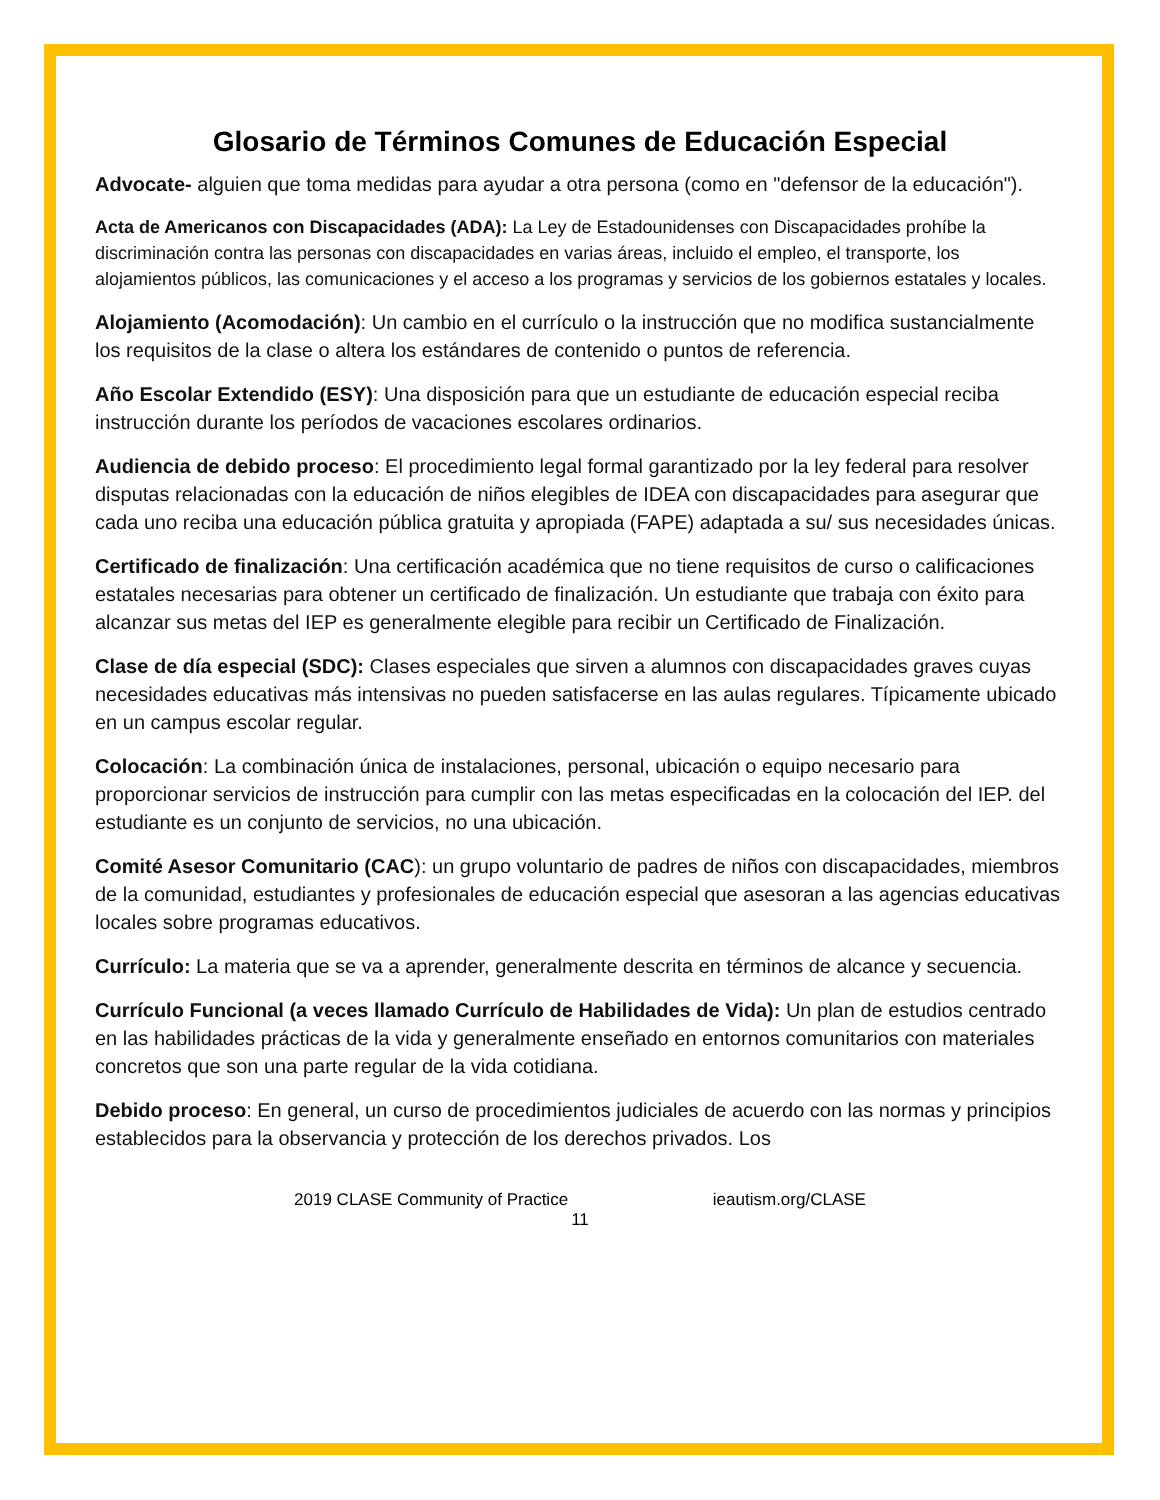Glosario de Términos Comunes de Educación Especial
Advocate- alguien que toma medidas para ayudar a otra persona (como en "defensor de la educación").
Acta de Americanos con Discapacidades (ADA): La Ley de Estadounidenses con Discapacidades prohíbe la discriminación contra las personas con discapacidades en varias áreas, incluido el empleo, el transporte, los alojamientos públicos, las comunicaciones y el acceso a los programas y servicios de los gobiernos estatales y locales.
Alojamiento (Acomodación): Un cambio en el currículo o la instrucción que no modifica sustancialmente los requisitos de la clase o altera los estándares de contenido o puntos de referencia.
Año Escolar Extendido (ESY): Una disposición para que un estudiante de educación especial reciba instrucción durante los períodos de vacaciones escolares ordinarios.
Audiencia de debido proceso: El procedimiento legal formal garantizado por la ley federal para resolver disputas relacionadas con la educación de niños elegibles de IDEA con discapacidades para asegurar que cada uno reciba una educación pública gratuita y apropiada (FAPE) adaptada a su/ sus necesidades únicas.
Certificado de finalización: Una certificación académica que no tiene requisitos de curso o calificaciones estatales necesarias para obtener un certificado de finalización. Un estudiante que trabaja con éxito para alcanzar sus metas del IEP es generalmente elegible para recibir un Certificado de Finalización.
Clase de día especial (SDC): Clases especiales que sirven a alumnos con discapacidades graves cuyas necesidades educativas más intensivas no pueden satisfacerse en las aulas regulares. Típicamente ubicado en un campus escolar regular.
Colocación: La combinación única de instalaciones, personal, ubicación o equipo necesario para proporcionar servicios de instrucción para cumplir con las metas especificadas en la colocación del IEP. del estudiante es un conjunto de servicios, no una ubicación.
Comité Asesor Comunitario (CAC): un grupo voluntario de padres de niños con discapacidades, miembros de la comunidad, estudiantes y profesionales de educación especial que asesoran a las agencias educativas locales sobre programas educativos.
Currículo: La materia que se va a aprender, generalmente descrita en términos de alcance y secuencia.
Currículo Funcional (a veces llamado Currículo de Habilidades de Vida): Un plan de estudios centrado en las habilidades prácticas de la vida y generalmente enseñado en entornos comunitarios con materiales concretos que son una parte regular de la vida cotidiana.
Debido proceso: En general, un curso de procedimientos judiciales de acuerdo con las normas y principios establecidos para la observancia y protección de los derechos privados. Los
2019 CLASE Community of Practice ieautism.org/CLASE
11